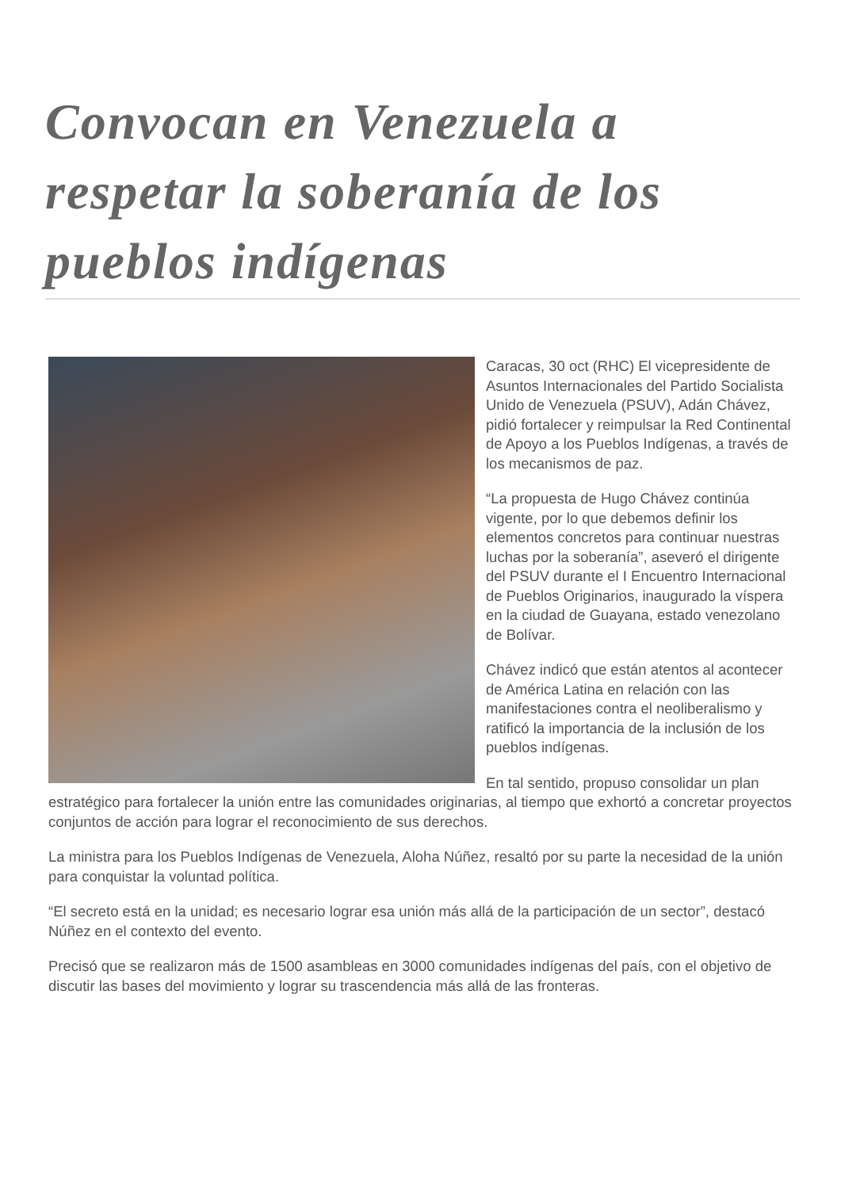Convocan en Venezuela a respetar la soberanía de los pueblos indígenas
Caracas, 30 oct (RHC) El vicepresidente de Asuntos Internacionales del Partido Socialista Unido de Venezuela (PSUV), Adán Chávez, pidió fortalecer y reimpulsar la Red Continental de Apoyo a los Pueblos Indígenas, a través de los mecanismos de paz.
“La propuesta de Hugo Chávez continúa vigente, por lo que debemos definir los elementos concretos para continuar nuestras luchas por la soberanía”, aseveró el dirigente del PSUV durante el I Encuentro Internacional de Pueblos Originarios, inaugurado la víspera en la ciudad de Guayana, estado venezolano de Bolívar.
Chávez indicó que están atentos al acontecer de América Latina en relación con las manifestaciones contra el neoliberalismo y ratificó la importancia de la inclusión de los pueblos indígenas.
En tal sentido, propuso consolidar un plan estratégico para fortalecer la unión entre las comunidades originarias, al tiempo que exhortó a concretar proyectos conjuntos de acción para lograr el reconocimiento de sus derechos.
La ministra para los Pueblos Indígenas de Venezuela, Aloha Núñez, resaltó por su parte la necesidad de la unión para conquistar la voluntad política.
“El secreto está en la unidad; es necesario lograr esa unión más allá de la participación de un sector”, destacó Núñez en el contexto del evento.
Precisó que se realizaron más de 1500 asambleas en 3000 comunidades indígenas del país, con el objetivo de discutir las bases del movimiento y lograr su trascendencia más allá de las fronteras.